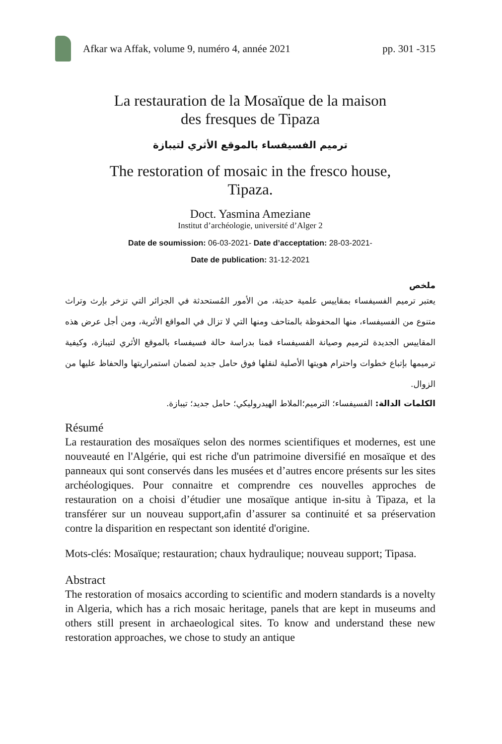Afkar wa Affak, volume 9, numéro 4, année 2021 pp. 301 -315
La restauration de la Mosaïque de la maison
des fresques de Tipaza
ترميم الفسيفساء بالموقع الأثري لتيبازة
The restoration of mosaic in the fresco house,
Tipaza.
Doct. Yasmina Ameziane
Institut d’archéologie, université d’Alger 2
Date de soumission: 06-03-2021- Date d’acceptation: 28-03-2021-
Date de publication: 31-12-2021
ملخص
يعتبر ترميم الفسيفساء بمقاييس علمية حديثة، من الأمور المُستحدثة في الجزائر التي تزخر بإرث وتراث متنوع من الفسيفساء، منها المحفوظة بالمتاحف ومنها التي لا تزال في المواقع الأثرية، ومن أجل عرض هذه المقاييس الجديدة لترميم وصيانة الفسيفساء قمنا بدراسة حالة فسيفساء بالموقع الأثري لتيبازة، وكيفية ترميمها بإتباع خطوات واحترام هويتها الأصلية لنقلها فوق حامل جديد لضمان استمراريتها والحفاظ عليها من الزوال.
الكلمات الدالة: الفسيفساء؛ الترميم؛الملاط الهيدروليكي؛ حامل جديد؛ تيبازة.
Résumé
La restauration des mosaïques selon des normes scientifiques et modernes, est une nouveauté en l'Algérie, qui est riche d'un patrimoine diversifié en mosaïque et des panneaux qui sont conservés dans les musées et d’autres encore présents sur les sites archéologiques. Pour connaitre et comprendre ces nouvelles approches de restauration on a choisi d’étudier une mosaïque antique in-situ à Tipaza, et la transférer sur un nouveau support,afin d’assurer sa continuité et sa préservation contre la disparition en respectant son identité d'origine.
Mots-clés: Mosaïque; restauration; chaux hydraulique; nouveau support; Tipasa.
Abstract
The restoration of mosaics according to scientific and modern standards is a novelty in Algeria, which has a rich mosaic heritage, panels that are kept in museums and others still present in archaeological sites. To know and understand these new restoration approaches, we chose to study an antique